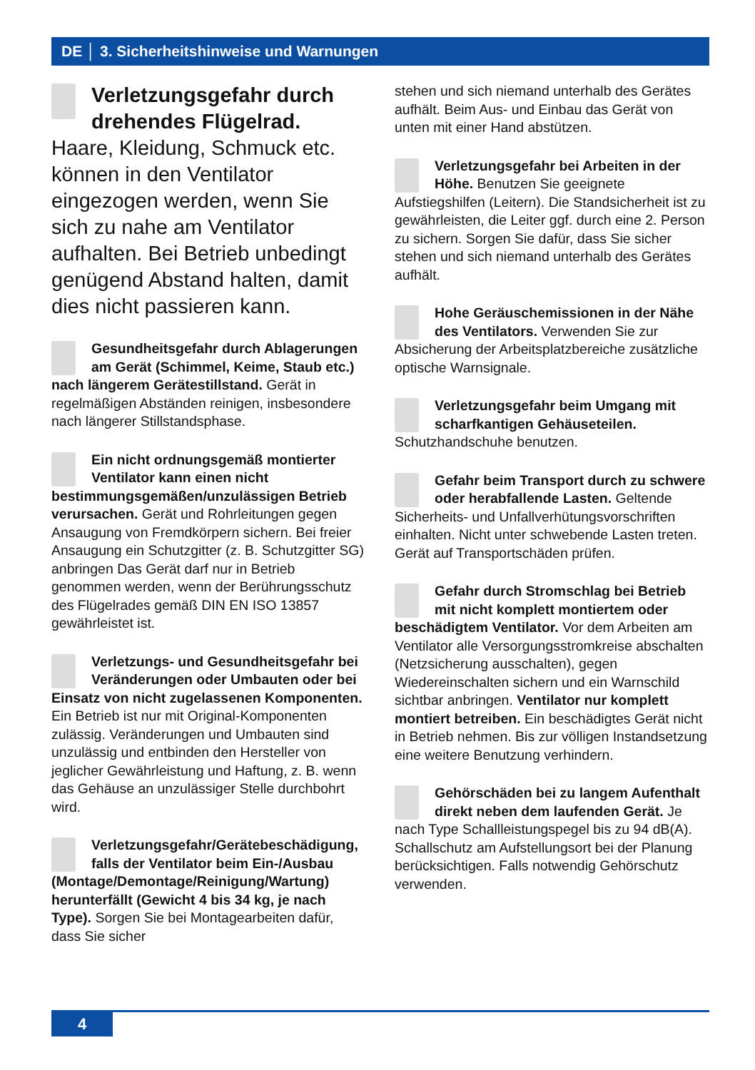DE │ 3. Sicherheitshinweise und Warnungen
Verletzungsgefahr durch drehendes Flügelrad. Haare, Kleidung, Schmuck etc. können in den Ventilator eingezogen werden, wenn Sie sich zu nahe am Ventilator aufhalten. Bei Betrieb unbedingt genügend Abstand halten, damit dies nicht passieren kann.
Gesundheitsgefahr durch Ablagerungen am Gerät (Schimmel, Keime, Staub etc.) nach längerem Gerätestillstand. Gerät in regelmäßigen Abständen reinigen, insbesondere nach längerer Stillstandsphase.
Ein nicht ordnungsgemäß montierter Ventilator kann einen nicht bestimmungsgemäßen/unzulässigen Betrieb verursachen. Gerät und Rohrleitungen gegen Ansaugung von Fremdkörpern sichern. Bei freier Ansaugung ein Schutzgitter (z. B. Schutzgitter SG) anbringen Das Gerät darf nur in Betrieb genommen werden, wenn der Berührungsschutz des Flügelrades gemäß DIN EN ISO 13857 gewährleistet ist.
Verletzungs- und Gesundheitsgefahr bei Veränderungen oder Umbauten oder bei Einsatz von nicht zugelassenen Komponenten. Ein Betrieb ist nur mit Original-Komponenten zulässig. Veränderungen und Umbauten sind unzulässig und entbinden den Hersteller von jeglicher Gewährleistung und Haftung, z. B. wenn das Gehäuse an unzulässiger Stelle durchbohrt wird.
Verletzungsgefahr/Gerätebeschädigung, falls der Ventilator beim Ein-/Ausbau (Montage/Demontage/Reinigung/Wartung) herunterfällt (Gewicht 4 bis 34 kg, je nach Type). Sorgen Sie bei Montagearbeiten dafür, dass Sie sicher
stehen und sich niemand unterhalb des Gerätes aufhält. Beim Aus- und Einbau das Gerät von unten mit einer Hand abstützen.
Verletzungsgefahr bei Arbeiten in der Höhe. Benutzen Sie geeignete Aufstiegshilfen (Leitern). Die Standsicherheit ist zu gewährleisten, die Leiter ggf. durch eine 2. Person zu sichern. Sorgen Sie dafür, dass Sie sicher stehen und sich niemand unterhalb des Gerätes aufhält.
Hohe Geräuschemissionen in der Nähe des Ventilators. Verwenden Sie zur Absicherung der Arbeitsplatzbereiche zusätzliche optische Warnsignale.
Verletzungsgefahr beim Umgang mit scharfkantigen Gehäuseteilen. Schutzhandschuhe benutzen.
Gefahr beim Transport durch zu schwere oder herabfallende Lasten. Geltende Sicherheits- und Unfallverhütungsvorschriften einhalten. Nicht unter schwebende Lasten treten. Gerät auf Transportschäden prüfen.
Gefahr durch Stromschlag bei Betrieb mit nicht komplett montiertem oder beschädigtem Ventilator. Vor dem Arbeiten am Ventilator alle Versorgungsstromkreise abschalten (Netzsicherung ausschalten), gegen Wiedereinschalten sichern und ein Warnschild sichtbar anbringen. Ventilator nur komplett montiert betreiben. Ein beschädigtes Gerät nicht in Betrieb nehmen. Bis zur völligen Instandsetzung eine weitere Benutzung verhindern.
Gehörschäden bei zu langem Aufenthalt direkt neben dem laufenden Gerät. Je nach Type Schallleistungspegel bis zu 94 dB(A). Schallschutz am Aufstellungsort bei der Planung berücksichtigen. Falls notwendig Gehörschutz verwenden.
4